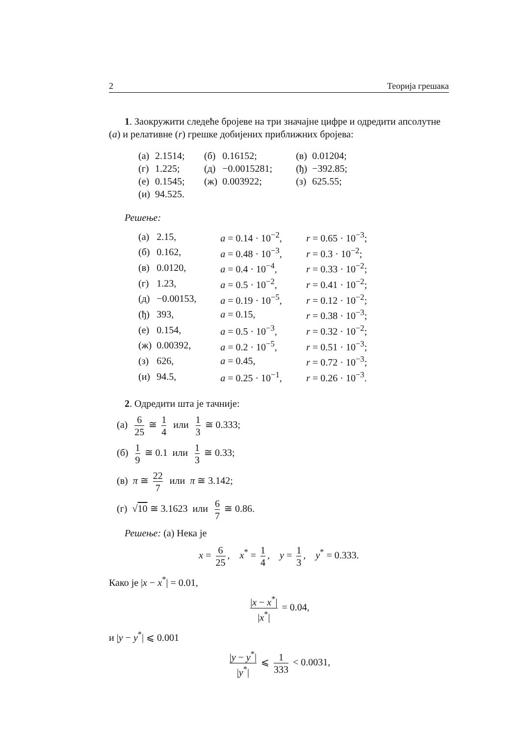2 Теорија грешака
1. Заокружити следеће бројеве на три значајне цифре и одредити апсолутне (a) и релативне (r) грешке добијених приближних бројева:
| (а) | 2.1514; | (б) | 0.16152; | (в) | 0.01204; |
| (г) | 1.225; | (д) | −0.0015281; | (ђ) | −392.85; |
| (е) | 0.1545; | (ж) | 0.003922; | (з) | 625.55; |
| (и) | 94.525. | | | | |
Решење:
| (а) | 2.15, | a = 0.14 · 10<sup>−2</sup>, | r = 0.65 · 10<sup>−3</sup>; |
| (б) | 0.162, | a = 0.48 · 10<sup>−3</sup>, | r = 0.3 · 10<sup>−2</sup>; |
| (в) | 0.0120, | a = 0.4 · 10<sup>−4</sup>, | r = 0.33 · 10<sup>−2</sup>; |
| (г) | 1.23, | a = 0.5 · 10<sup>−2</sup>, | r = 0.41 · 10<sup>−2</sup>; |
| (д) | −0.00153, | a = 0.19 · 10<sup>−5</sup>, | r = 0.12 · 10<sup>−2</sup>; |
| (ђ) | 393, | a = 0.15, | r = 0.38 · 10<sup>−3</sup>; |
| (е) | 0.154, | a = 0.5 · 10<sup>−3</sup>, | r = 0.32 · 10<sup>−2</sup>; |
| (ж) | 0.00392, | a = 0.2 · 10<sup>−5</sup>, | r = 0.51 · 10<sup>−3</sup>; |
| (з) | 626, | a = 0.45, | r = 0.72 · 10<sup>−3</sup>; |
| (и) | 94.5, | a = 0.25 · 10<sup>−1</sup>, | r = 0.26 · 10<sup>−3</sup>. |
2. Одредити шта је тачније:
(а) 6 25 ≅ 1 4 или 1 3 ≅ 0.333;
(б) 1 9 ≅ 0.1 или 1 3 ≅ 0.33;
(в) π ≅ 22 7 или π ≅ 3.142;
(г) √10 ≅ 3.1623 или 6 7 ≅ 0.86.
Решење: (а) Нека је
x = 6 25, x<sup>*</sup> = 1 4, y = 1 3, y<sup>*</sup> = 0.333.
Како је |x − x<sup>*</sup>| = 0.01,
|x − x<sup>*</sup>| |x<sup>*</sup>| = 0.04,
и |y − y<sup>*</sup>| ⩽ 0.001
|y − y<sup>*</sup>| |y<sup>*</sup>| ⩽ 1 333 < 0.0031,